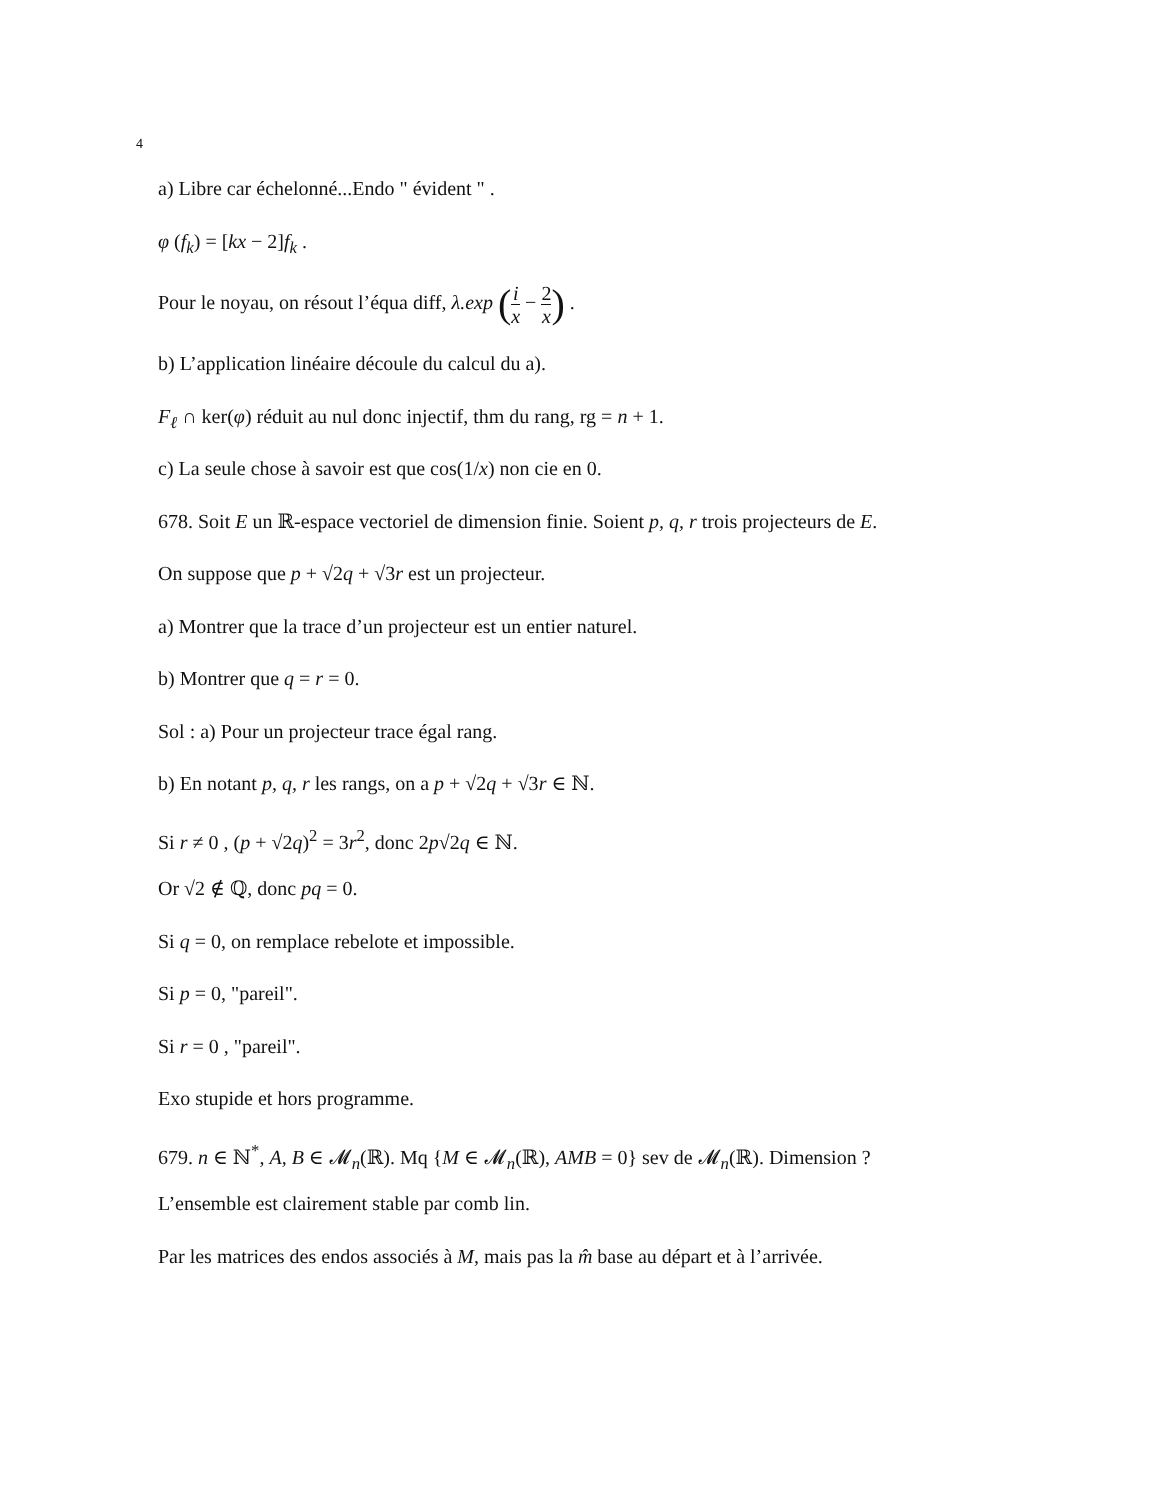4
a) Libre car échelonné...Endo " évident " .
φ (f<sub>k</sub>) = [kx − 2]f<sub>k</sub> .
Pour le noyau, on résout l’équa diff, λ.exp (i x − 2 x) .
b) L’application linéaire découle du calcul du a).
F<sub>ℓ</sub> ∩ ker(φ) réduit au nul donc injectif, thm du rang, rg = n + 1.
c) La seule chose à savoir est que cos(1/x) non cie en 0.
678. Soit E un ℝ-espace vectoriel de dimension finie. Soient p, q, r trois projecteurs de E.
On suppose que p + √2q + √3r est un projecteur.
a) Montrer que la trace d’un projecteur est un entier naturel.
b) Montrer que q = r = 0.
Sol : a) Pour un projecteur trace égal rang.
b) En notant p, q, r les rangs, on a p + √2q + √3r ∈ ℕ.
Si r ≠ 0 , (p + √2q)<sup>2</sup> = 3r<sup>2</sup>, donc 2p√2q ∈ ℕ.
Or √2 ∉ ℚ, donc pq = 0.
Si q = 0, on remplace rebelote et impossible.
Si p = 0, "pareil".
Si r = 0 , "pareil".
Exo stupide et hors programme.
679. n ∈ ℕ<sup>*</sup>, A, B ∈ 𝓜<sub>n</sub>(ℝ). Mq {M ∈ 𝓜<sub>n</sub>(ℝ), AMB = 0} sev de 𝓜<sub>n</sub>(ℝ). Dimension ?
L’ensemble est clairement stable par comb lin.
Par les matrices des endos associés à M, mais pas la m̂ base au départ et à l’arrivée.